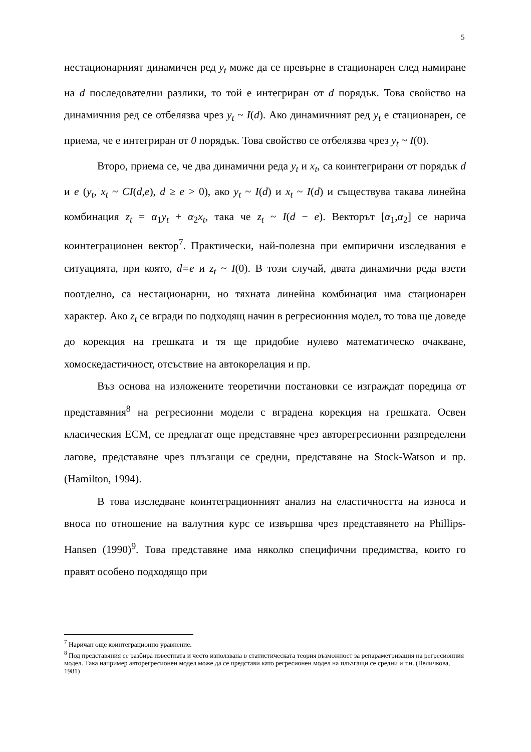5
нестационарният динамичен ред y<sub>t</sub> може да се превърне в стационарен след намиране на d последователни разлики, то той е интегриран от d порядък. Това свойство на динамичния ред се отбелязва чрез y<sub>t</sub> ~ I(d). Ако динамичният ред y<sub>t</sub> е стационарен, се приема, че е интегриран от 0 порядък. Това свойство се отбелязва чрез y<sub>t</sub> ~ I(0).
Второ, приема се, че два динамични реда y<sub>t</sub> и x<sub>t</sub>, са коинтегрирани от порядък d и e (y<sub>t</sub>, x<sub>t</sub> ~ CI(d,e), d ≥ e > 0), ако y<sub>t</sub> ~ I(d) и x<sub>t</sub> ~ I(d) и съществува такава линейна комбинация z<sub>t</sub> = α<sub>1</sub>y<sub>t</sub> + α<sub>2</sub>x<sub>t</sub>, така че z<sub>t</sub> ~ I(d − e). Векторът [α<sub>1</sub>,α<sub>2</sub>] се нарича коинтеграционен вектор<sup>7</sup>. Практически, най-полезна при емпирични изследвания е ситуацията, при която, d=e и z<sub>t</sub> ~ I(0). В този случай, двата динамични реда взети поотделно, са нестационарни, но тяхната линейна комбинация има стационарен характер. Ако z<sub>t</sub> се вгради по подходящ начин в регресионния модел, то това ще доведе до корекция на грешката и тя ще придобие нулево математическо очакване, хомоскедастичност, отсъствие на автокорелация и пр.
Въз основа на изложените теоретични постановки се изграждат поредица от представяния<sup>8</sup> на регресионни модели с вградена корекция на грешката. Освен класическия ЕСМ, се предлагат още представяне чрез авторегресионни разпределени лагове, представяне чрез плъзгащи се средни, представяне на Stock-Watson и пр. (Hamilton, 1994).
В това изследване коинтеграционният анализ на еластичността на износа и вноса по отношение на валутния курс се извършва чрез представянето на Phillips-Hansen (1990)<sup>9</sup>. Това представяне има няколко специфични предимства, които го правят особено подходящо при
<sup>7</sup> Наричан още коинтеграционно уравнение.
<sup>8</sup> Под представяния се разбира известната и често използвана в статистическата теория възможност за репараметризация на регресионния модел. Така например авторегресионен модел може да се представи като регресионен модел на плъзгащи се средни и т.н. (Величкова, 1981)